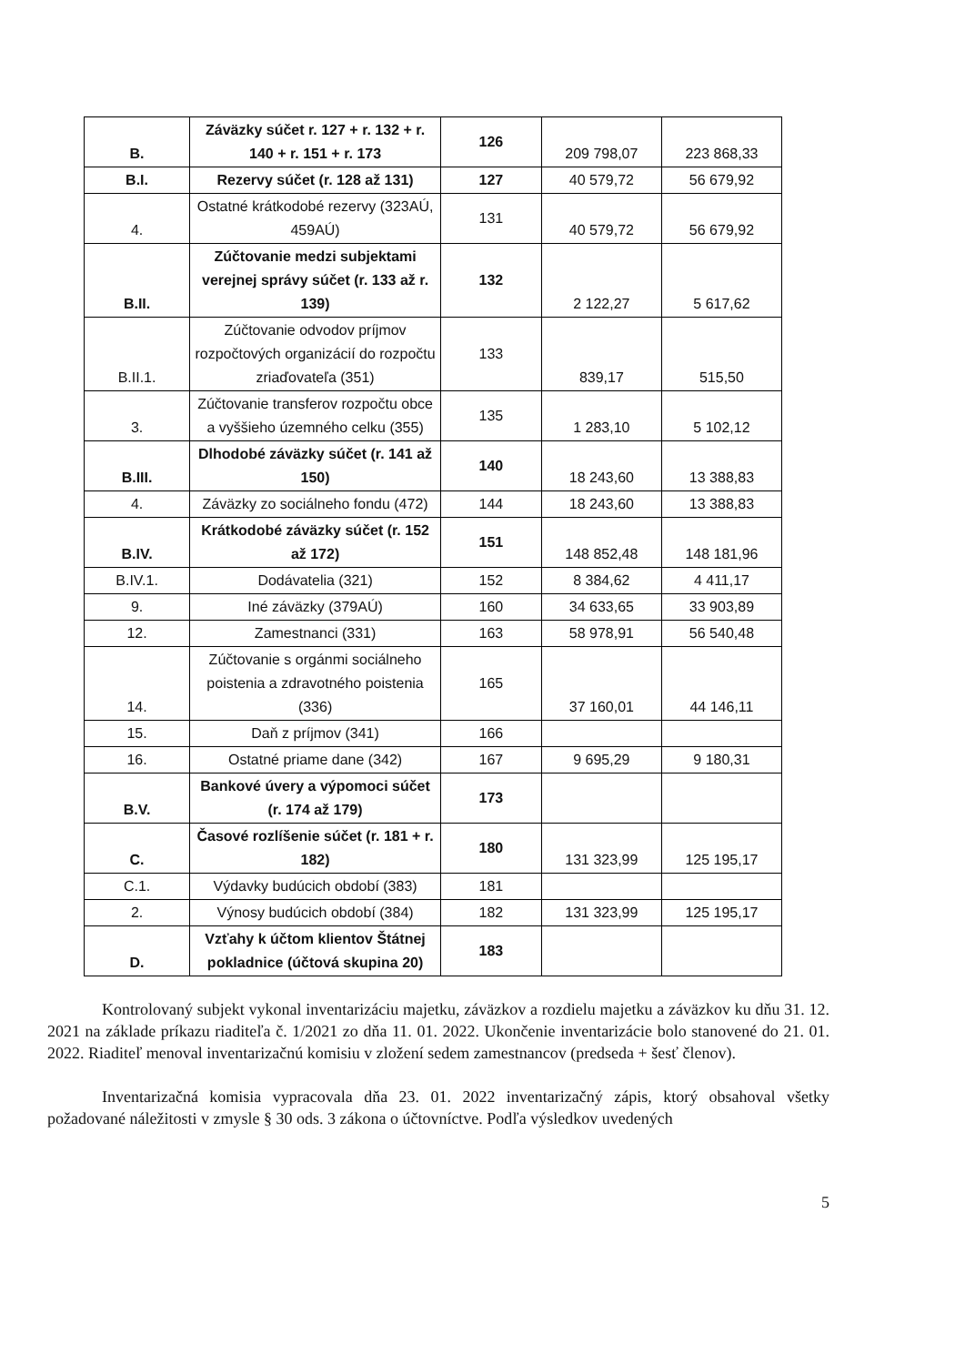| B. | Záväzky súčet r. 127 + r. 132 + r. 140 + r. 151 + r. 173 | 126 | 209 798,07 | 223 868,33 |
| B.I. | Rezervy súčet (r. 128 až 131) | 127 | 40 579,72 | 56 679,92 |
| 4. | Ostatné krátkodobé rezervy (323AÚ, 459AÚ) | 131 | 40 579,72 | 56 679,92 |
| B.II. | Zúčtovanie medzi subjektami verejnej správy súčet (r. 133 až r. 139) | 132 | 2 122,27 | 5 617,62 |
| B.II.1. | Zúčtovanie odvodov príjmov rozpočtových organizácií do rozpočtu zriaďovateľa (351) | 133 | 839,17 | 515,50 |
| 3. | Zúčtovanie transferov rozpočtu obce a vyššieho územného celku (355) | 135 | 1 283,10 | 5 102,12 |
| B.III. | Dlhodobé záväzky súčet (r. 141 až 150) | 140 | 18 243,60 | 13 388,83 |
| 4. | Záväzky zo sociálneho fondu (472) | 144 | 18 243,60 | 13 388,83 |
| B.IV. | Krátkodobé záväzky súčet (r. 152 až 172) | 151 | 148 852,48 | 148 181,96 |
| B.IV.1. | Dodávatelia (321) | 152 | 8 384,62 | 4 411,17 |
| 9. | Iné záväzky (379AÚ) | 160 | 34 633,65 | 33 903,89 |
| 12. | Zamestnanci (331) | 163 | 58 978,91 | 56 540,48 |
| 14. | Zúčtovanie s orgánmi sociálneho poistenia a zdravotného poistenia (336) | 165 | 37 160,01 | 44 146,11 |
| 15. | Daň z príjmov (341) | 166 | | |
| 16. | Ostatné priame dane (342) | 167 | 9 695,29 | 9 180,31 |
| B.V. | Bankové úvery a výpomoci súčet (r. 174 až 179) | 173 | | |
| C. | Časové rozlíšenie súčet (r. 181 + r. 182) | 180 | 131 323,99 | 125 195,17 |
| C.1. | Výdavky budúcich období (383) | 181 | | |
| 2. | Výnosy budúcich období (384) | 182 | 131 323,99 | 125 195,17 |
| D. | Vzťahy k účtom klientov Štátnej pokladnice (účtová skupina 20) | 183 | | |
Kontrolovaný subjekt vykonal inventarizáciu majetku, záväzkov a rozdielu majetku a záväzkov ku dňu 31. 12. 2021 na základe príkazu riaditeľa č. 1/2021 zo dňa 11. 01. 2022. Ukončenie inventarizácie bolo stanovené do 21. 01. 2022. Riaditeľ menoval inventarizačnú komisiu v zložení sedem zamestnancov (predseda + šesť členov).
Inventarizačná komisia vypracovala dňa 23. 01. 2022 inventarizačný zápis, ktorý obsahoval všetky požadované náležitosti v zmysle § 30 ods. 3 zákona o účtovníctve. Podľa výsledkov uvedených
5